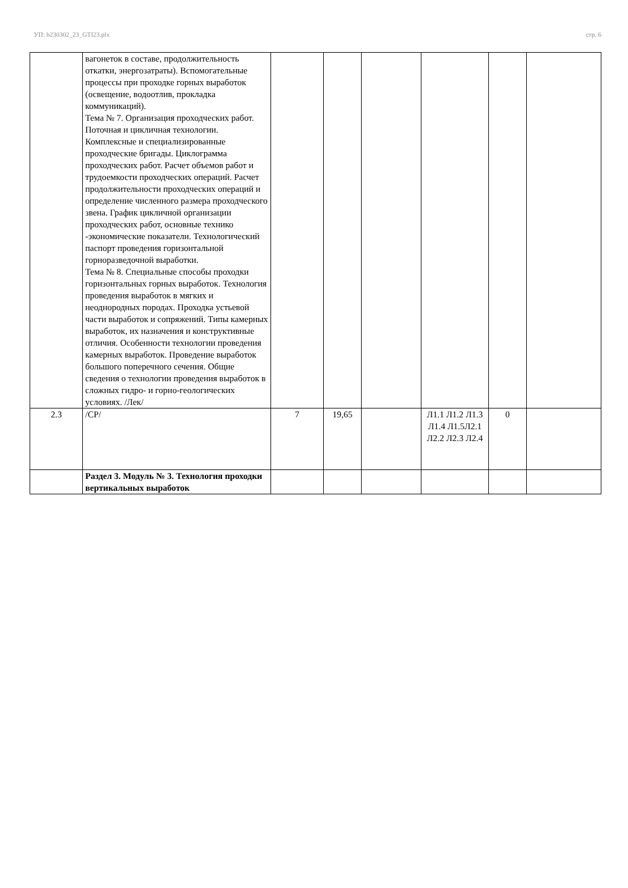УП: b230302_23_GTI23.plx стр. 6
| | вагонеток в составе, продолжительность откатки, энергозатраты). Вспомогательные процессы при проходке горных выработок (освещение, водоотлив, прокладка коммуникаций). Тема № 7. Организация проходческих работ. Поточная и цикличная технологии. Комплексные и специализированные проходческие бригады. Циклограмма проходческих работ. Расчет объемов работ и трудоемкости проходческих операций. Расчет продолжительности проходческих операций и определение численного размера проходческого звена. График цикличной организации проходческих работ, основные технико -экономические показатели. Технологический паспорт проведения горизонтальной горноразведочной выработки. Тема № 8. Специальные способы проходки горизонтальных горных выработок. Технология проведения выработок в мягких и неоднородных породах. Проходка устьевой части выработок и сопряжений. Типы камерных выработок, их назначения и конструктивные отличия. Особенности технологии проведения камерных выработок. Проведение выработок большого поперечного сечения. Общие сведения о технологии проведения выработок в сложных гидро- и горно-геологических условиях. /Лек/ | | | | | | |
| 2.3 | /СР/ | 7 | 19,65 | | Л1.1 Л1.2 Л1.3 Л1.4 Л1.5Л2.1 Л2.2 Л2.3 Л2.4 | 0 | |
| | Раздел 3. Модуль № 3. Технология проходки вертикальных выработок | | | | | | |